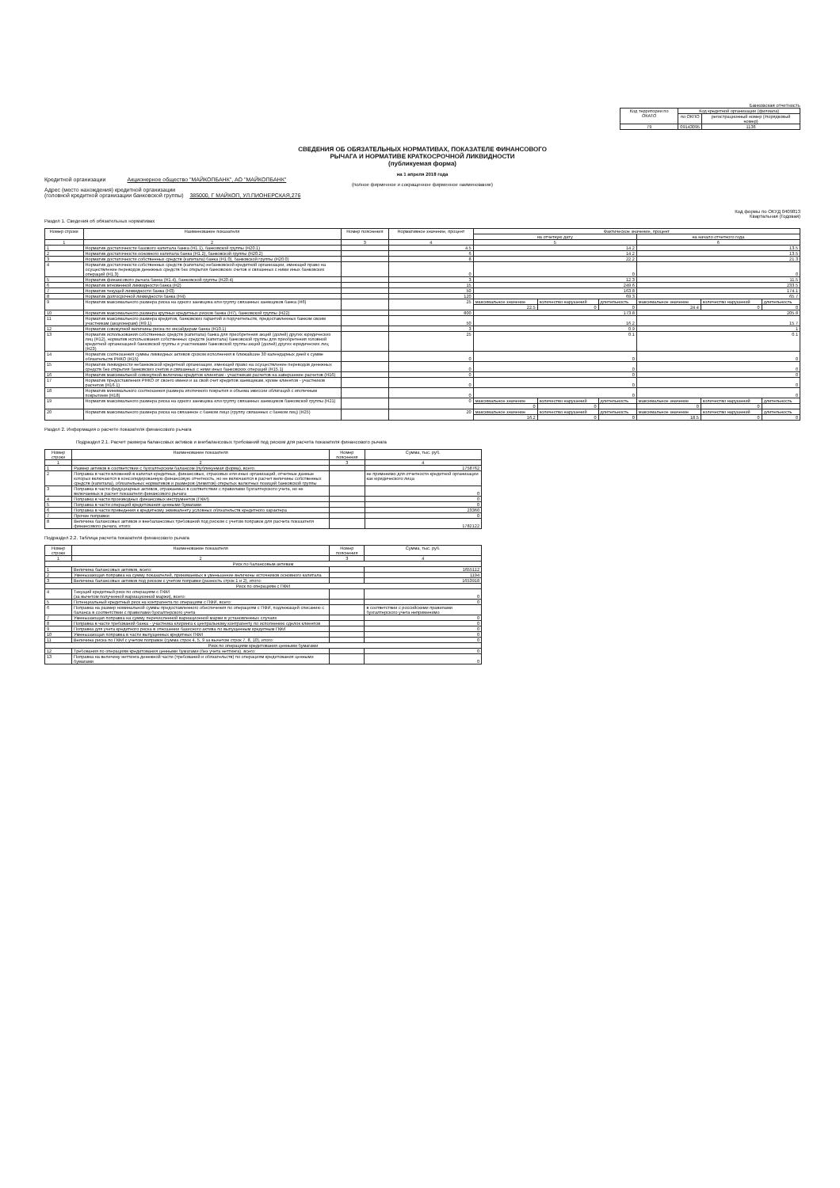Банковская отчетность
| Код территории по ОКАТО | Код кредитной организации (филиала) | |
| --- | --- | --- |
| | по ОКПО | регистрационный номер (/порядковый номер) |
| 79 | 09143095 | 1136 |
СВЕДЕНИЯ ОБ ОБЯЗАТЕЛЬНЫХ НОРМАТИВАХ, ПОКАЗАТЕЛЕ ФИНАНСОВОГО
РЫЧАГА И НОРМАТИВЕ КРАТКОСРОЧНОЙ ЛИКВИДНОСТИ
(публикуемая форма)
на 1 апреля 2018 года
Кредитной организации Акционерное общество "МАЙКОПБАНК", АО "МАЙКОПБАНК"
(полное фирменное и сокращенное фирменное наименование)
Адрес (место нахождения) кредитной организации
(головной кредитной организации банковской группы) 385000, Г МАЙКОП, УЛ.ПИОНЕРСКАЯ,276
Код формы по ОКУД 0409813
Квартальная (Годовая)
Раздел 1. Сведения об обязательных нормативах
| Номер строки | Наименование показателя | Номер пояснения | Нормативное значение, процент | Фактическое значение, процент | | | | | |
| --- | --- | --- | --- | --- | --- | --- | --- | --- | --- |
| | | | | на отчетную дату | | | на начало отчетного года | | |
| 1 | 2 | 3 | 4 | 5 | | | 6 | | |
| 1 | Норматив достаточности базового капитала банка (Н1.1), банковской группы (Н20.1) | | 4.5 | 14.2 | | | 13.5 | | |
| 2 | Норматив достаточности основного капитала банка (Н1.2), банковской группы (Н20.2) | | 6 | 14.2 | | | 13.5 | | |
| 3 | Норматив достаточности собственных средств (капитала) банка (Н1.0), банковской группы (Н20.0) | | 8 | 22.2 | | | 21.3 | | |
| 4 | Норматив достаточности собственных средств (капитала) небанковской кредитной организации, имеющей право на осуществление переводов денежных средств без открытия банковских счетов и связанных с ними иных банковских операций (Н1.3) | | 0 | 0 | | | 0 | | |
| 5 | Норматив финансового рычага банка (Н1.4), банковской группы (Н20.4) | | 3 | 12.3 | | | 11.5 | | |
| 6 | Норматив мгновенной ликвидности банка (Н2) | | 15 | 249.6 | | | 233.5 | | |
| 7 | Норматив текущей ликвидности банка (Н3) | | 50 | 163.8 | | | 174.1 | | |
| 8 | Норматив долгосрочной ликвидности банка (Н4) | | 120 | 69.3 | | | 65.7 | | |
| 9 | Норматив максимального размера риска на одного заемщика или группу связанных заемщиков банка (Н6) | | 25 | максимальное значение | количество нарушений | длительность | максимальное значение | количество нарушений | длительность |
| | | | | 22.5 | 0 | 0 | 24.4 | 0 | 0 |
| 10 | Норматив максимального размера крупных кредитных рисков банка (Н7), банковской группы (Н22) | | 800 | 173.8 | | | 205.8 | | |
| 11 | Норматив максимального размера кредитов, банковских гарантий и поручительств, предоставленных банком своим участникам (акционерам) (Н9.1) | | 50 | 16.2 | | | 15.7 | | |
| 12 | Норматив совокупной величины риска по инсайдерам банка (Н10.1) | | 3 | 0.9 | | | 1 | | |
| 13 | Норматив использования собственных средств (капитала) банка для приобретения акций (долей) других юридических лиц (Н12), норматив использования собственных средств (капитала) банковской группы для приобретения головной кредитной организацией банковской группы и участниками банковской группы акций (долей) других юридических лиц (Н23) | | 25 | 0.1 | | | 0.1 | | |
| 14 | Норматив соотношения суммы ликвидных активов сроком исполнения в ближайшие 30 календарных дней к сумме обязательств РНКО (Н15) | | 0 | 0 | | | 0 | | |
| 15 | Норматив ликвидности небанковской кредитной организации, имеющей право на осуществление переводов денежных средств без открытия банковских счетов и связанных с ними иных банковских операций (Н15.1) | | 0 | 0 | | | 0 | | |
| 16 | Норматив максимальной совокупной величины кредитов клиентам - участникам расчетов на завершение расчетов (Н16) | | 0 | 0 | | | 0 | | |
| 17 | Норматив предоставления РНКО от своего имени и за свой счет кредитов заемщикам, кроме клиентов - участников расчетов (Н16.1) | | 0 | 0 | | | 0 | | |
| 18 | Норматив минимального соотношения размера ипотечного покрытия и объема эмиссии облигаций с ипотечным покрытием (Н18) | | 0 | 0 | | | 0 | | |
| 19 | Норматив максимального размера риска на одного заемщика или группу связанных заемщиков банковской группы (Н21) | | 0 | максимальное значение | количество нарушений | длительность | максимальное значение | количество нарушений | длительность |
| | | | | 0 | 0 | | 0 | 0 | |
| 20 | Норматив максимального размера риска на связанное с банком лицо (группу связанных с банком лиц) (Н25) | | 20 | максимальное значение | количество нарушений | длительность | максимальное значение | количество нарушений | длительность |
| | | | | 16.2 | 0 | 0 | 18.5 | 0 | 0 |
Раздел 2. Информация о расчете показателя финансового рычага
Подраздел 2.1. Расчет размера балансовых активов и внебалансовых требований под риском для расчета показателя финансового рычага
| Номер строки | Наименование показателя | Номер пояснения | Сумма, тыс. руб. |
| --- | --- | --- | --- |
| 1 | 2 | 3 | 4 |
| 1 | Размер активов в соответствии с бухгалтерским балансом (публикуемая форма), всего: | | 1758762 |
| 2 | Поправка в части вложений в капитал кредитных, финансовых, страховых или иных организаций, отчетные данные которых включаются в консолидированную финансовую отчетность, но не включаются в расчет величины собственных средств (капитала), обязательных нормативов и размеров (лимитов) открытых валютных позиций банковской группы | | не применимо для отчетности кредитной организации как юридического лица |
| 3 | Поправка в части фидуциарных активов, отражаемых в соответствии с правилами бухгалтерского учета, но не включаемых в расчет показателя финансового рычага | | 0 |
| 4 | Поправка в части производных финансовых инструментов (ПФИ) | | 0 |
| 5 | Поправка в части операций кредитования ценными бумагами | | 0 |
| 6 | Поправка в части приведения к кредитному эквиваленту условных обязательств кредитного характера | | 23360 |
| 7 | Прочие поправки | | 0 |
| 8 | Величина балансовых активов и внебалансовых требований под риском с учетом поправок для расчета показателя финансового рычага, итого: | | 1782122 |
Подраздел 2.2. Таблица расчета показателя финансового рычага
| Номер строки | Наименование показателя | Номер пояснения | Сумма, тыс. руб. |
| --- | --- | --- | --- |
| 1 | 2 | 3 | 4 |
| Риск по балансовым активам | | | |
| 1 | Величина балансовых активов, всего: | | 1655112 |
| 2 | Уменьшающая поправка на сумму показателей, принимаемых в уменьшение величины источников основного капитала | | 1194 |
| 3 | Величина балансовых активов под риском с учетом поправки (разность строк 1 и 2), итого: | | 1653918 |
| Риск по операциям с ПФИ | | | |
| 4 | Текущий кредитный риск по операциям с ПФИ (за вычетом полученной вариационной маржи), всего: | | 0 |
| 5 | Потенциальный кредитный риск на контрагента по операциям с ПФИ, всего: | | 0 |
| 6 | Поправка на размер номинальной суммы предоставленного обеспечения по операциям с ПФИ, подлежащей списанию с баланса в соответствии с правилами бухгалтерского учета | | в соответствии с российскими правилами бухгалтерского учета неприменимо |
| 7 | Уменьшающая поправка на сумму перечисленной вариационной маржи в установленных случаях | | 0 |
| 8 | Поправка в части требований банка - участника клиринга к центральному контрагенту по исполнению сделок клиентов | | 0 |
| 9 | Поправка для учета кредитного риска в отношении базисного актива по выпущенным кредитным ПФИ | | 0 |
| 10 | Уменьшающая поправка в части выпущенных кредитных ПФИ | | 0 |
| 11 | Величина риска по ПФИ с учетом поправок (сумма строк 4, 5, 9 за вычетом строк 7, 8, 10), итого: | | 0 |
| Риск по операциям кредитования ценными бумагами | | | |
| 12 | Требования по операциям кредитования ценными бумагами (без учета неттинга), всего: | | 0 |
| 13 | Поправка на величину неттинга денежной части (требований и обязательств) по операциям кредитования ценными бумагами | | 0 |